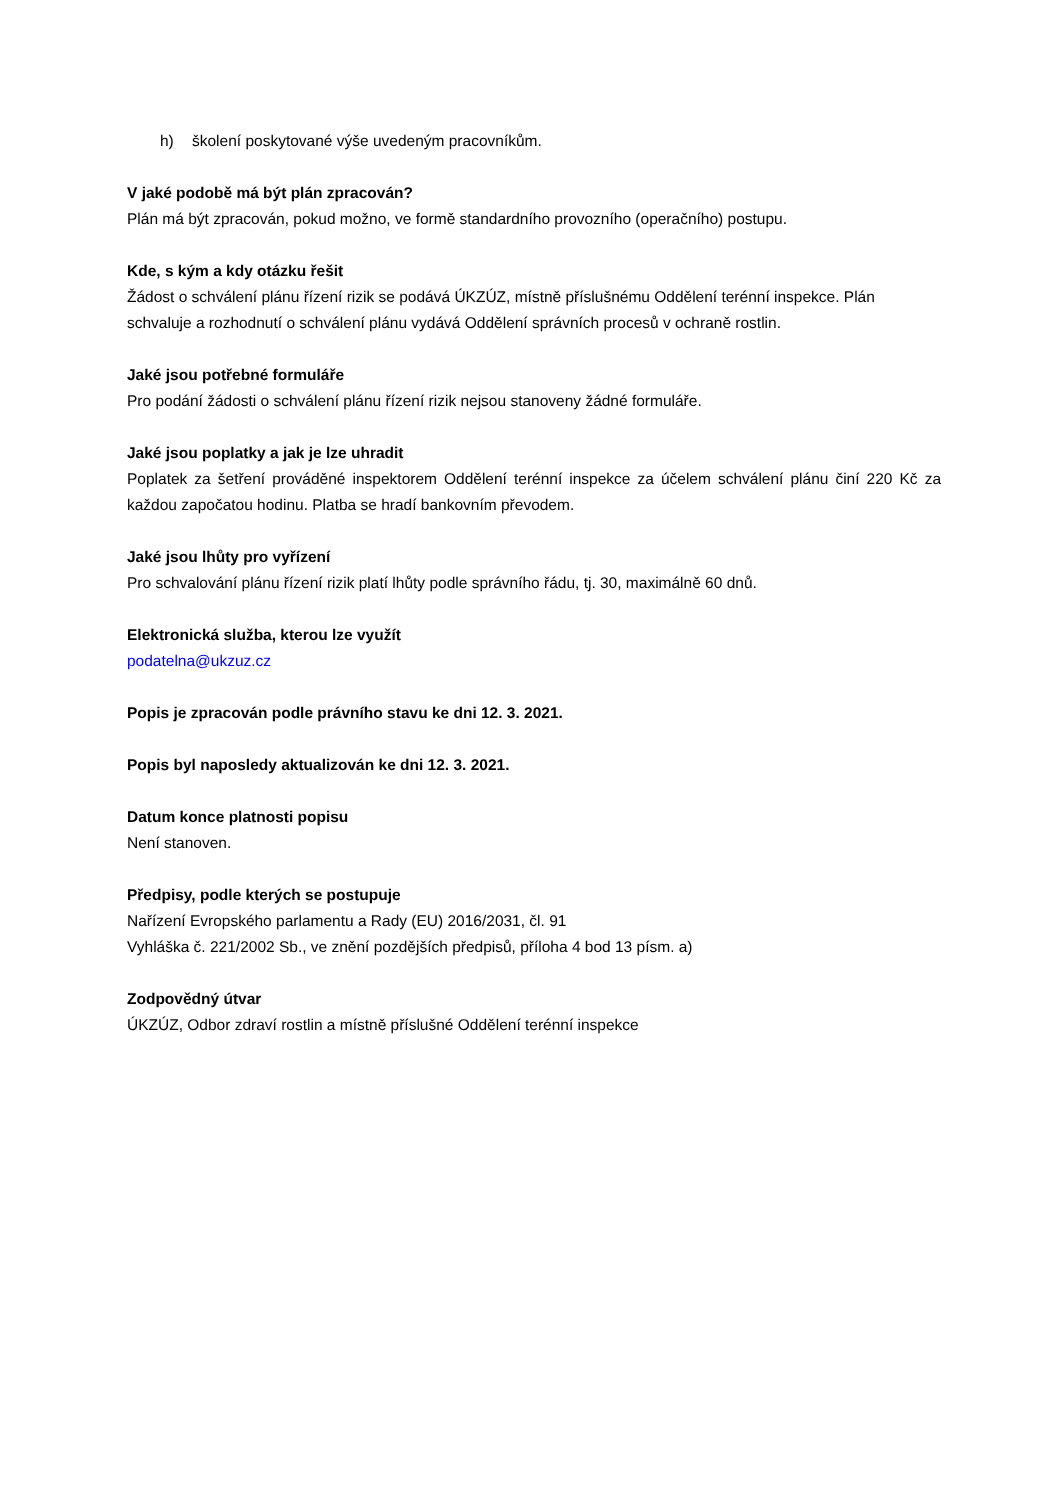h) školení poskytované výše uvedeným pracovníkům.
V jaké podobě má být plán zpracován?
Plán má být zpracován, pokud možno, ve formě standardního provozního (operačního) postupu.
Kde, s kým a kdy otázku řešit
Žádost o schválení plánu řízení rizik se podává ÚKZÚZ, místně příslušnému Oddělení terénní inspekce. Plán schvaluje a rozhodnutí o schválení plánu vydává Oddělení správních procesů v ochraně rostlin.
Jaké jsou potřebné formuláře
Pro podání žádosti o schválení plánu řízení rizik nejsou stanoveny žádné formuláře.
Jaké jsou poplatky a jak je lze uhradit
Poplatek za šetření prováděné inspektorem Oddělení terénní inspekce za účelem schválení plánu činí 220 Kč za každou započatou hodinu. Platba se hradí bankovním převodem.
Jaké jsou lhůty pro vyřízení
Pro schvalování plánu řízení rizik platí lhůty podle správního řádu, tj. 30, maximálně 60 dnů.
Elektronická služba, kterou lze využít
podatelna@ukzuz.cz
Popis je zpracován podle právního stavu ke dni 12. 3. 2021.
Popis byl naposledy aktualizován ke dni 12. 3. 2021.
Datum konce platnosti popisu
Není stanoven.
Předpisy, podle kterých se postupuje
Nařízení Evropského parlamentu a Rady (EU) 2016/2031, čl. 91
Vyhláška č. 221/2002 Sb., ve znění pozdějších předpisů, příloha 4 bod 13 písm. a)
Zodpovědný útvar
ÚKZÚZ, Odbor zdraví rostlin a místně příslušné Oddělení terénní inspekce